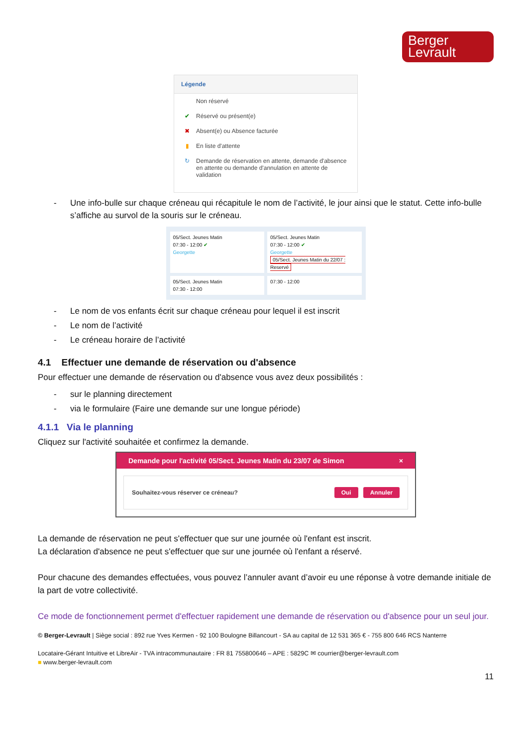Berger
Levrault
Légende
Non réservé
✔ Réservé ou présent(e)
✖ Absent(e) ou Absence facturée
▮ En liste d'attente
↻ Demande de réservation en attente, demande d'absence en attente ou demande d'annulation en attente de validation
- Une info-bulle sur chaque créneau qui récapitule le nom de l’activité, le jour ainsi que le statut. Cette info-bulle s’affiche au survol de la souris sur le créneau.
05/Sect. Jeunes Matin
07:30 - 12:00 ✔
Georgette
05/Sect. Jeunes Matin
07:30 - 12:00 ✔
Georgette
05/Sect. Jeunes Matin du 22/07 : Reservé
05/Sect. Jeunes Matin
07:30 - 12:00
07:30 - 12:00
- Le nom de vos enfants écrit sur chaque créneau pour lequel il est inscrit
- Le nom de l’activité
- Le créneau horaire de l’activité
4.1 Effectuer une demande de réservation ou d'absence
Pour effectuer une demande de réservation ou d'absence vous avez deux possibilités :
- sur le planning directement
- via le formulaire (Faire une demande sur une longue période)
4.1.1 Via le planning
Cliquez sur l'activité souhaitée et confirmez la demande.
Demande pour l'activité 05/Sect. Jeunes Matin du 23/07 de Simon ×
Souhaitez-vous réserver ce créneau? Oui Annuler
La demande de réservation ne peut s'effectuer que sur une journée où l'enfant est inscrit.
La déclaration d'absence ne peut s'effectuer que sur une journée où l'enfant a réservé.
Pour chacune des demandes effectuées, vous pouvez l’annuler avant d’avoir eu une réponse à votre demande initiale de la part de votre collectivité.
Ce mode de fonctionnement permet d'effectuer rapidement une demande de réservation ou d'absence pour un seul jour.
© Berger-Levrault | Siège social : 892 rue Yves Kermen - 92 100 Boulogne Billancourt - SA au capital de 12 531 365 € - 755 800 646 RCS Nanterre
Locataire-Gérant Intuitive et LibreAir - TVA intracommunautaire : FR 81 755800646 – APE : 5829C ✉ courrier@berger-levrault.com
■ www.berger-levrault.com
11